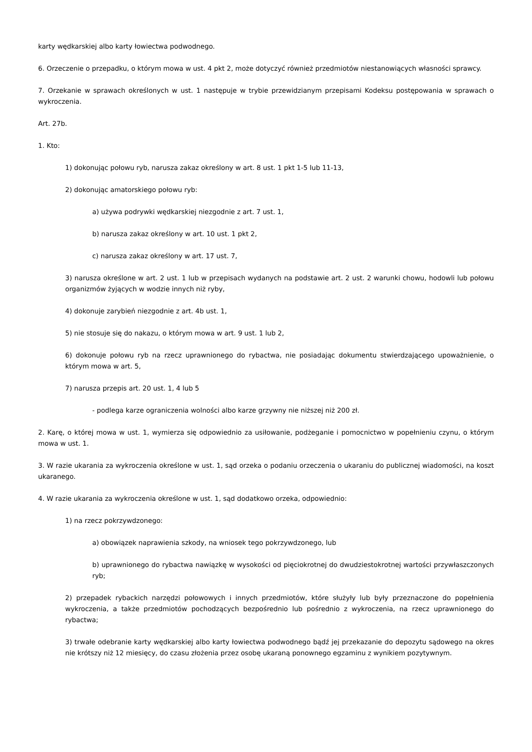karty wędkarskiej albo karty łowiectwa podwodnego.
6. Orzeczenie o przepadku, o którym mowa w ust. 4 pkt 2, może dotyczyć również przedmiotów niestanowiących własności sprawcy.
7. Orzekanie w sprawach określonych w ust. 1 następuje w trybie przewidzianym przepisami Kodeksu postępowania w sprawach o wykroczenia.
Art. 27b.
1. Kto:
1) dokonując połowu ryb, narusza zakaz określony w art. 8 ust. 1 pkt 1-5 lub 11-13,
2) dokonując amatorskiego połowu ryb:
a) używa podrywki wędkarskiej niezgodnie z art. 7 ust. 1,
b) narusza zakaz określony w art. 10 ust. 1 pkt 2,
c) narusza zakaz określony w art. 17 ust. 7,
3) narusza określone w art. 2 ust. 1 lub w przepisach wydanych na podstawie art. 2 ust. 2 warunki chowu, hodowli lub połowu organizmów żyjących w wodzie innych niż ryby,
4) dokonuje zarybień niezgodnie z art. 4b ust. 1,
5) nie stosuje się do nakazu, o którym mowa w art. 9 ust. 1 lub 2,
6) dokonuje połowu ryb na rzecz uprawnionego do rybactwa, nie posiadając dokumentu stwierdzającego upoważnienie, o którym mowa w art. 5,
7) narusza przepis art. 20 ust. 1, 4 lub 5
- podlega karze ograniczenia wolności albo karze grzywny nie niższej niż 200 zł.
2. Karę, o której mowa w ust. 1, wymierza się odpowiednio za usiłowanie, podżeganie i pomocnictwo w popełnieniu czynu, o którym mowa w ust. 1.
3. W razie ukarania za wykroczenia określone w ust. 1, sąd orzeka o podaniu orzeczenia o ukaraniu do publicznej wiadomości, na koszt ukaranego.
4. W razie ukarania za wykroczenia określone w ust. 1, sąd dodatkowo orzeka, odpowiednio:
1) na rzecz pokrzywdzonego:
a) obowiązek naprawienia szkody, na wniosek tego pokrzywdzonego, lub
b) uprawnionego do rybactwa nawiązkę w wysokości od pięciokrotnej do dwudziestokrotnej wartości przywłaszczonych ryb;
2) przepadek rybackich narzędzi połowowych i innych przedmiotów, które służyły lub były przeznaczone do popełnienia wykroczenia, a także przedmiotów pochodzących bezpośrednio lub pośrednio z wykroczenia, na rzecz uprawnionego do rybactwa;
3) trwałe odebranie karty wędkarskiej albo karty łowiectwa podwodnego bądź jej przekazanie do depozytu sądowego na okres nie krótszy niż 12 miesięcy, do czasu złożenia przez osobę ukaraną ponownego egzaminu z wynikiem pozytywnym.